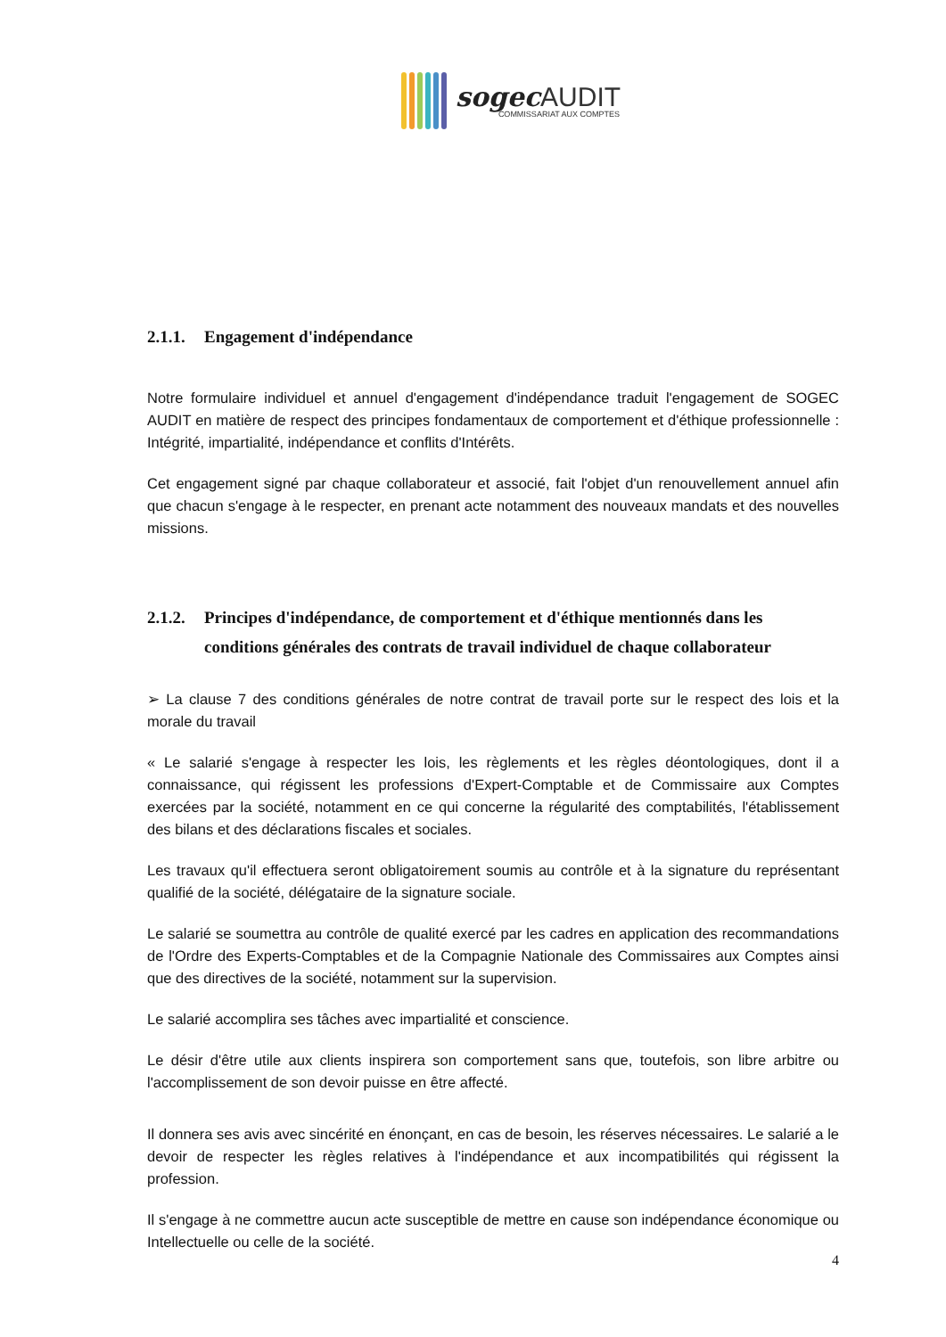sogec AUDIT
COMMISSARIAT AUX COMPTES
2.1.1. Engagement d'indépendance
Notre formulaire individuel et annuel d'engagement d'indépendance traduit l'engagement de SOGEC AUDIT en matière de respect des principes fondamentaux de comportement et d'éthique professionnelle : Intégrité, impartialité, indépendance et conflits d'Intérêts.
Cet engagement signé par chaque collaborateur et associé, fait l'objet d'un renouvellement annuel afin que chacun s'engage à le respecter, en prenant acte notamment des nouveaux mandats et des nouvelles missions.
2.1.2. Principes d'indépendance, de comportement et d'éthique mentionnés dans les conditions générales des contrats de travail individuel de chaque collaborateur
➢ La clause 7 des conditions générales de notre contrat de travail porte sur le respect des lois et la morale du travail
« Le salarié s'engage à respecter les lois, les règlements et les règles déontologiques, dont il a connaissance, qui régissent les professions d'Expert-Comptable et de Commissaire aux Comptes exercées par la société, notamment en ce qui concerne la régularité des comptabilités, l'établissement des bilans et des déclarations fiscales et sociales.
Les travaux qu'il effectuera seront obligatoirement soumis au contrôle et à la signature du représentant qualifié de la société, délégataire de la signature sociale.
Le salarié se soumettra au contrôle de qualité exercé par les cadres en application des recommandations de l'Ordre des Experts-Comptables et de la Compagnie Nationale des Commissaires aux Comptes ainsi que des directives de la société, notamment sur la supervision.
Le salarié accomplira ses tâches avec impartialité et conscience.
Le désir d'être utile aux clients inspirera son comportement sans que, toutefois, son libre arbitre ou l'accomplissement de son devoir puisse en être affecté.
Il donnera ses avis avec sincérité en énonçant, en cas de besoin, les réserves nécessaires. Le salarié a le devoir de respecter les règles relatives à l'indépendance et aux incompatibilités qui régissent la profession.
Il s'engage à ne commettre aucun acte susceptible de mettre en cause son indépendance économique ou Intellectuelle ou celle de la société.
4